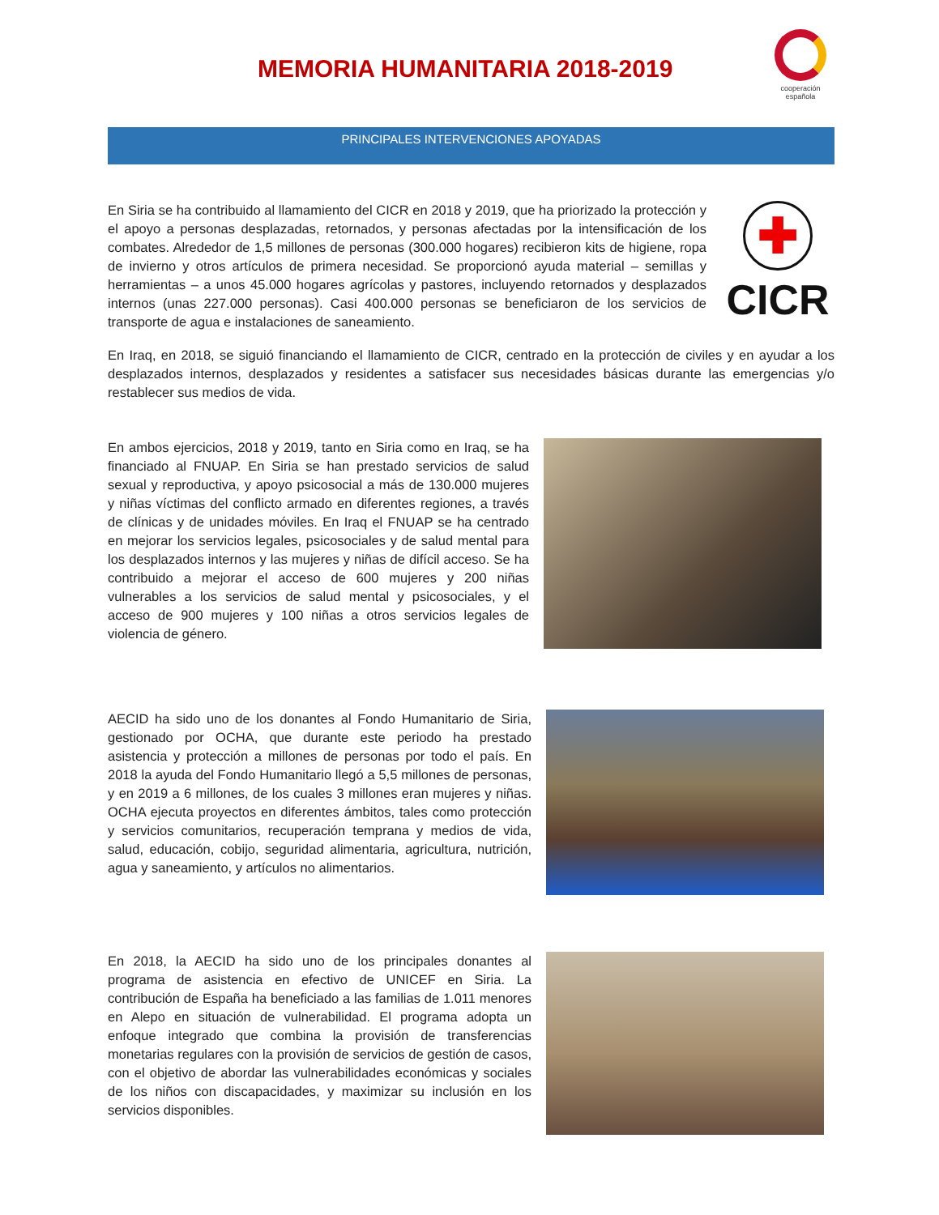MEMORIA HUMANITARIA 2018-2019
cooperación
española
PRINCIPALES INTERVENCIONES APOYADAS
En Siria se ha contribuido al llamamiento del CICR en 2018 y 2019, que ha priorizado la protección y el apoyo a personas desplazadas, retornados, y personas afectadas por la intensificación de los combates. Alrededor de 1,5 millones de personas (300.000 hogares) recibieron kits de higiene, ropa de invierno y otros artículos de primera necesidad. Se proporcionó ayuda material – semillas y herramientas – a unos 45.000 hogares agrícolas y pastores, incluyendo retornados y desplazados internos (unas 227.000 personas). Casi 400.000 personas se beneficiaron de los servicios de transporte de agua e instalaciones de saneamiento.
✚
CICR
En Iraq, en 2018, se siguió financiando el llamamiento de CICR, centrado en la protección de civiles y en ayudar a los desplazados internos, desplazados y residentes a satisfacer sus necesidades básicas durante las emergencias y/o restablecer sus medios de vida.
En ambos ejercicios, 2018 y 2019, tanto en Siria como en Iraq, se ha financiado al FNUAP. En Siria se han prestado servicios de salud sexual y reproductiva, y apoyo psicosocial a más de 130.000 mujeres y niñas víctimas del conflicto armado en diferentes regiones, a través de clínicas y de unidades móviles. En Iraq el FNUAP se ha centrado en mejorar los servicios legales, psicosociales y de salud mental para los desplazados internos y las mujeres y niñas de difícil acceso. Se ha contribuido a mejorar el acceso de 600 mujeres y 200 niñas vulnerables a los servicios de salud mental y psicosociales, y el acceso de 900 mujeres y 100 niñas a otros servicios legales de violencia de género.
AECID ha sido uno de los donantes al Fondo Humanitario de Siria, gestionado por OCHA, que durante este periodo ha prestado asistencia y protección a millones de personas por todo el país. En 2018 la ayuda del Fondo Humanitario llegó a 5,5 millones de personas, y en 2019 a 6 millones, de los cuales 3 millones eran mujeres y niñas. OCHA ejecuta proyectos en diferentes ámbitos, tales como protección y servicios comunitarios, recuperación temprana y medios de vida, salud, educación, cobijo, seguridad alimentaria, agricultura, nutrición, agua y saneamiento, y artículos no alimentarios.
En 2018, la AECID ha sido uno de los principales donantes al programa de asistencia en efectivo de UNICEF en Siria. La contribución de España ha beneficiado a las familias de 1.011 menores en Alepo en situación de vulnerabilidad. El programa adopta un enfoque integrado que combina la provisión de transferencias monetarias regulares con la provisión de servicios de gestión de casos, con el objetivo de abordar las vulnerabilidades económicas y sociales de los niños con discapacidades, y maximizar su inclusión en los servicios disponibles.